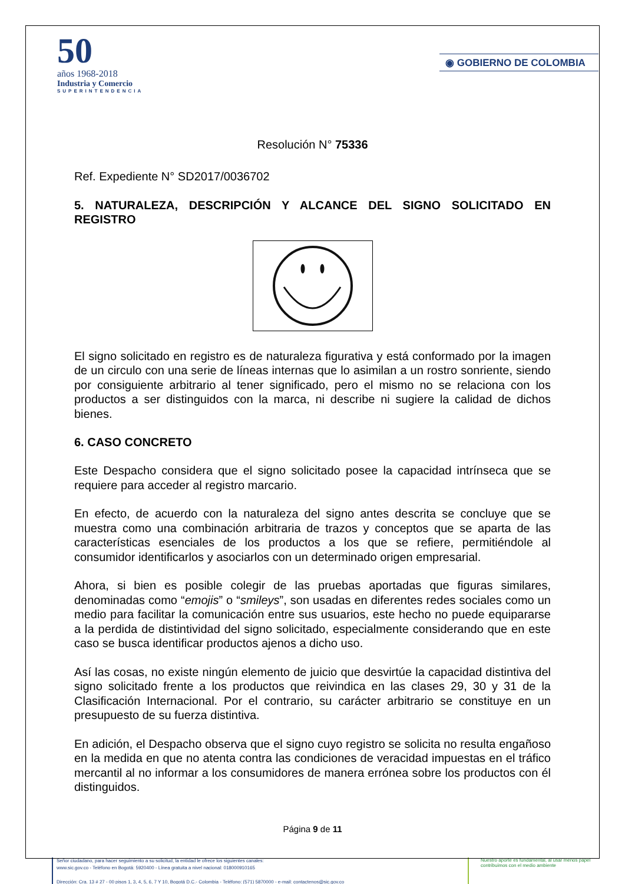50
años 1968-2018
Industria y Comercio
SUPERINTENDENCIA
◉ GOBIERNO DE COLOMBIA
Resolución N° 75336
Ref. Expediente N° SD2017/0036702
5. NATURALEZA, DESCRIPCIÓN Y ALCANCE DEL SIGNO SOLICITADO EN REGISTRO
El signo solicitado en registro es de naturaleza figurativa y está conformado por la imagen de un circulo con una serie de líneas internas que lo asimilan a un rostro sonriente, siendo por consiguiente arbitrario al tener significado, pero el mismo no se relaciona con los productos a ser distinguidos con la marca, ni describe ni sugiere la calidad de dichos bienes.
6. CASO CONCRETO
Este Despacho considera que el signo solicitado posee la capacidad intrínseca que se requiere para acceder al registro marcario.
En efecto, de acuerdo con la naturaleza del signo antes descrita se concluye que se muestra como una combinación arbitraria de trazos y conceptos que se aparta de las características esenciales de los productos a los que se refiere, permitiéndole al consumidor identificarlos y asociarlos con un determinado origen empresarial.
Ahora, si bien es posible colegir de las pruebas aportadas que figuras similares, denominadas como “emojis” o “smileys”, son usadas en diferentes redes sociales como un medio para facilitar la comunicación entre sus usuarios, este hecho no puede equipararse a la perdida de distintividad del signo solicitado, especialmente considerando que en este caso se busca identificar productos ajenos a dicho uso.
Así las cosas, no existe ningún elemento de juicio que desvirtúe la capacidad distintiva del signo solicitado frente a los productos que reivindica en las clases 29, 30 y 31 de la Clasificación Internacional. Por el contrario, su carácter arbitrario se constituye en un presupuesto de su fuerza distintiva.
En adición, el Despacho observa que el signo cuyo registro se solicita no resulta engañoso en la medida en que no atenta contra las condiciones de veracidad impuestas en el tráfico mercantil al no informar a los consumidores de manera errónea sobre los productos con él distinguidos.
Página 9 de 11
Señor ciudadano, para hacer seguimiento a su solicitud, la entidad le ofrece los siguientes canales:
www.sic.gov.co - Teléfono en Bogotá: 5920400 - Línea gratuita a nivel nacional: 018000910165
Dirección: Cra. 13 # 27 - 00 pisos 1, 3, 4, 5, 6, 7 Y 10, Bogotá D.C.- Colombia - Teléfono: (571) 5870000 - e-mail: contactenos@sic.gov.co
Nuestro aporte es fundamental, al usar menos papel contribuimos con el medio ambiente